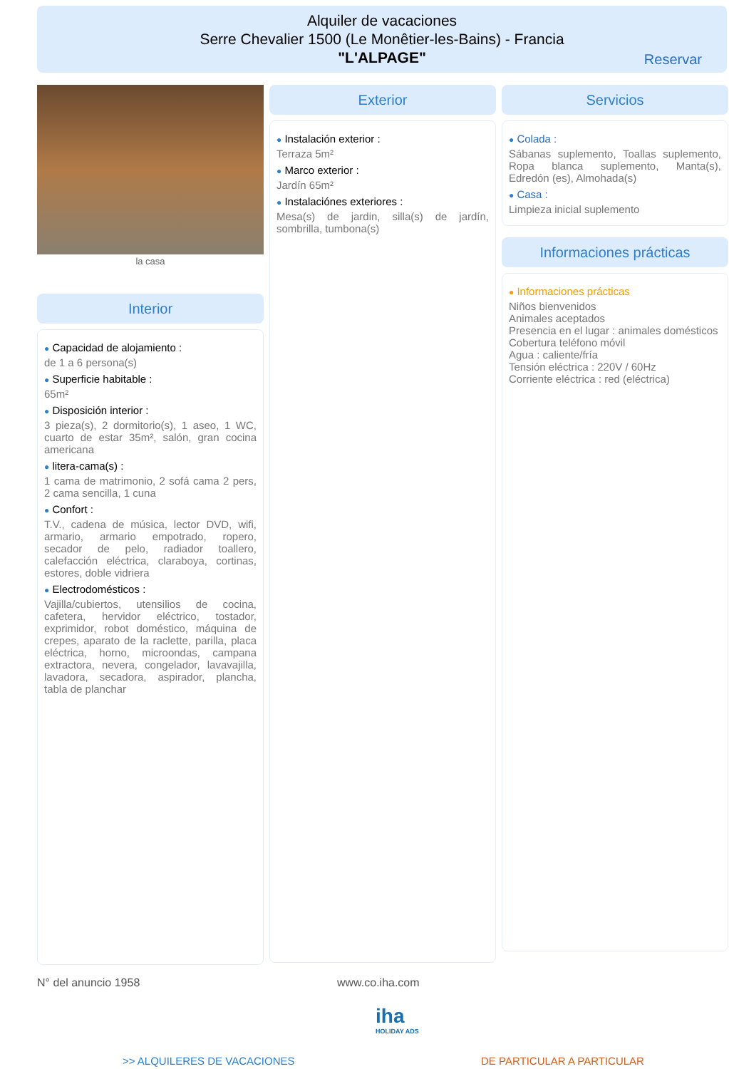Alquiler de vacaciones
Serre Chevalier 1500 (Le Monêtier-les-Bains) - Francia
"L'ALPAGE"
Reservar
la casa
Interior
● Capacidad de alojamiento :
de 1 a 6 persona(s)
● Superficie habitable :
65m²
● Disposición interior :
3 pieza(s), 2 dormitorio(s), 1 aseo, 1 WC, cuarto de estar 35m², salón, gran cocina americana
● litera-cama(s) :
1 cama de matrimonio, 2 sofá cama 2 pers, 2 cama sencilla, 1 cuna
● Confort :
T.V., cadena de música, lector DVD, wifi, armario, armario empotrado, ropero, secador de pelo, radiador toallero, calefacción eléctrica, claraboya, cortinas, estores, doble vidriera
● Electrodomésticos :
Vajilla/cubiertos, utensilios de cocina, cafetera, hervidor eléctrico, tostador, exprimidor, robot doméstico, máquina de crepes, aparato de la raclette, parilla, placa eléctrica, horno, microondas, campana extractora, nevera, congelador, lavavajilla, lavadora, secadora, aspirador, plancha, tabla de planchar
Exterior
● Instalación exterior :
Terraza 5m²
● Marco exterior :
Jardín 65m²
● Instalaciónes exteriores :
Mesa(s) de jardin, silla(s) de jardín, sombrilla, tumbona(s)
Servicios
● Colada :
Sábanas suplemento, Toallas suplemento, Ropa blanca suplemento, Manta(s), Edredón (es), Almohada(s)
● Casa :
Limpieza inicial suplemento
Informaciones prácticas
● Informaciones prácticas
Niños bienvenidos
Animales aceptados
Presencia en el lugar : animales domésticos
Cobertura teléfono móvil
Agua : caliente/fría
Tensión eléctrica : 220V / 60Hz
Corriente eléctrica : red (eléctrica)
N° del anuncio 1958 www.co.iha.com
iha
HOLIDAY ADS
>> ALQUILERES DE VACACIONES DE PARTICULAR A PARTICULAR